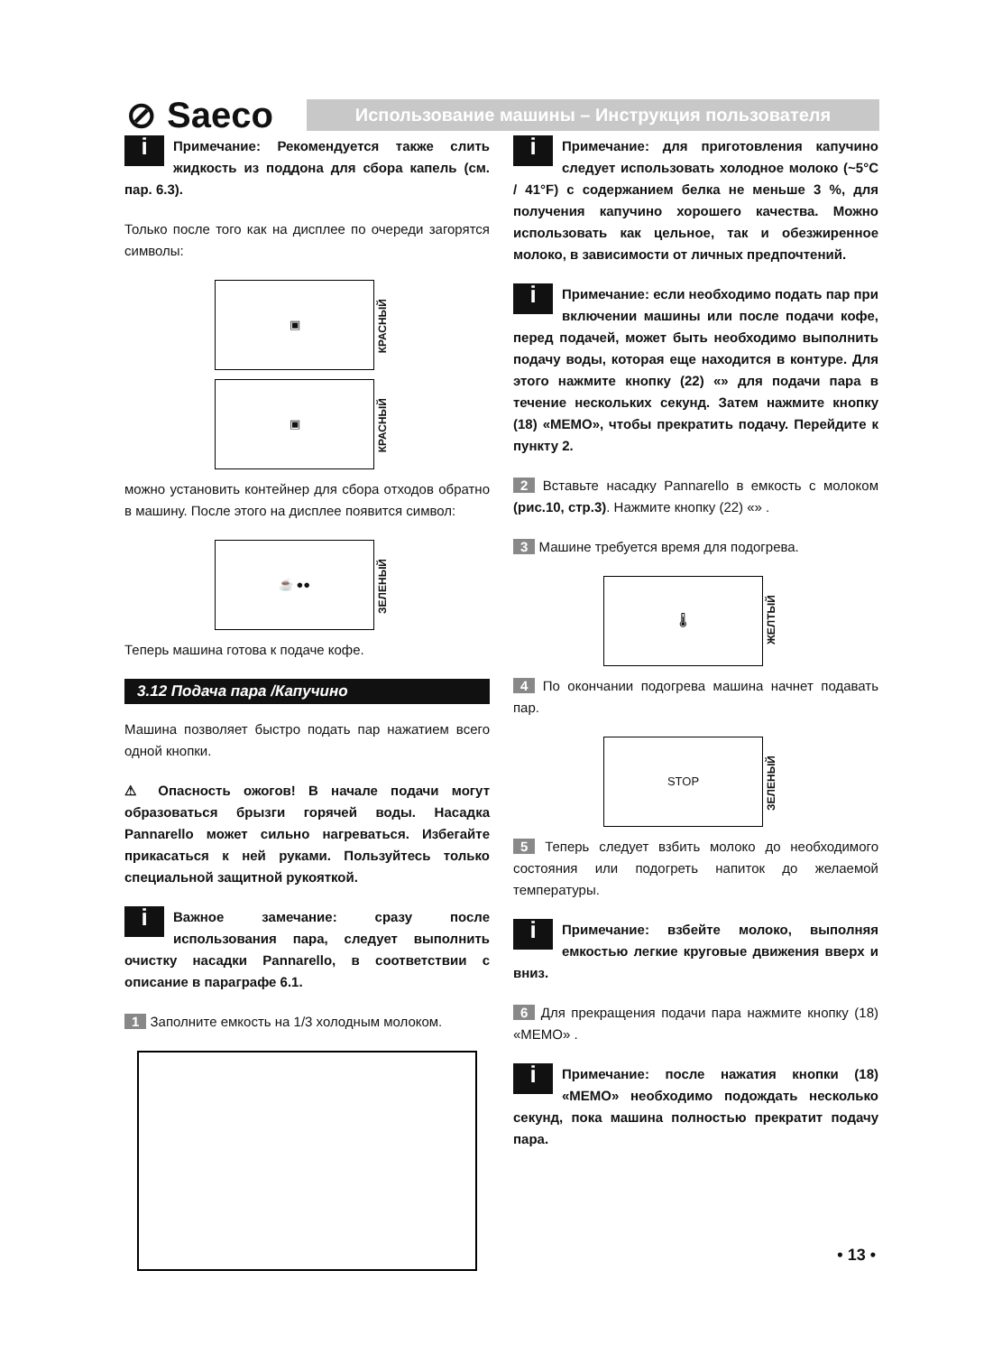⊘ Saeco
Использование машины – Инструкция пользователя
i Примечание: Рекомендуется также слить жидкость из поддона для сбора капель (см. пар. 6.3).
Только после того как на дисплее по очереди загорятся символы:
▣
КРАСНЫЙ
▣
КРАСНЫЙ
можно установить контейнер для сбора отходов обратно в машину. После этого на дисплее появится символ:
☕ ●●
ЗЕЛЕНЫЙ
Теперь машина готова к подаче кофе.
3.12 Подача пара /Капучино
Машина позволяет быстро подать пар нажатием всего одной кнопки.
⚠ Опасность ожогов! В начале подачи могут образоваться брызги горячей воды. Насадка Pannarello может сильно нагреваться. Избегайте прикасаться к ней руками. Пользуйтесь только специальной защитной рукояткой.
i Важное замечание: сразу после использования пара, следует выполнить очистку насадки Pannarello, в соответствии с описание в параграфе 6.1.
1 Заполните емкость на 1/3 холодным молоком.
i Примечание: для приготовления капучино следует использовать холодное молоко (~5°C / 41°F) с содержанием белка не меньше 3 %, для получения капучино хорошего качества. Можно использовать как цельное, так и обезжиренное молоко, в зависимости от личных предпочтений.
i Примечание: если необходимо подать пар при включении машины или после подачи кофе, перед подачей, может быть необходимо выполнить подачу воды, которая еще находится в контуре. Для этого нажмите кнопку (22) «» для подачи пара в течение нескольких секунд. Затем нажмите кнопку (18) «MEMO», чтобы прекратить подачу. Перейдите к пункту 2.
2 Вставьте насадку Pannarello в емкость с молоком (рис.10, стр.3). Нажмите кнопку (22) «» .
3 Машине требуется время для подогрева.
🌡
ЖЕЛТЫЙ
4 По окончании подогрева машина начнет подавать пар.
STOP
ЗЕЛЕНЫЙ
5 Теперь следует взбить молоко до необходимого состояния или подогреть напиток до желаемой температуры.
i Примечание: взбейте молоко, выполняя емкостью легкие круговые движения вверх и вниз.
6 Для прекращения подачи пара нажмите кнопку (18) «MEMO» .
i Примечание: после нажатия кнопки (18) «MEMO» необходимо подождать несколько секунд, пока машина полностью прекратит подачу пара.
• 13 •